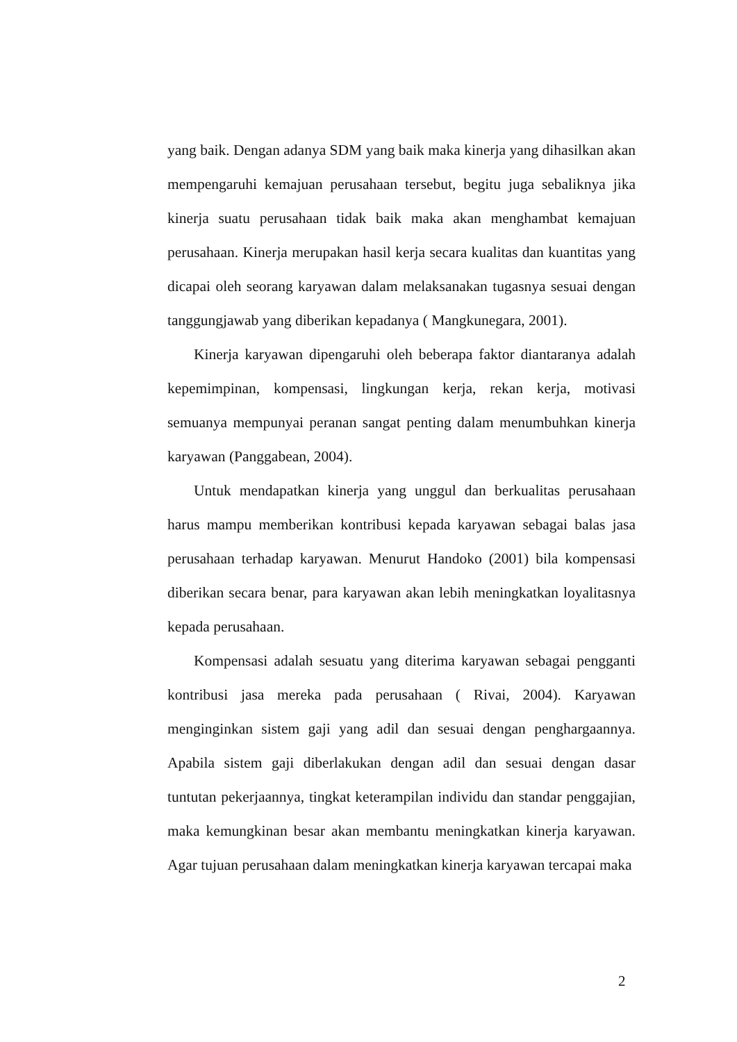yang baik. Dengan adanya SDM yang baik maka kinerja yang dihasilkan akan mempengaruhi kemajuan perusahaan tersebut, begitu juga sebaliknya jika kinerja suatu perusahaan tidak baik maka akan menghambat kemajuan perusahaan. Kinerja merupakan hasil kerja secara kualitas dan kuantitas yang dicapai oleh seorang karyawan dalam melaksanakan tugasnya sesuai dengan tanggungjawab yang diberikan kepadanya ( Mangkunegara, 2001).
Kinerja karyawan dipengaruhi oleh beberapa faktor diantaranya adalah kepemimpinan, kompensasi, lingkungan kerja, rekan kerja, motivasi semuanya mempunyai peranan sangat penting dalam menumbuhkan kinerja karyawan (Panggabean, 2004).
Untuk mendapatkan kinerja yang unggul dan berkualitas perusahaan harus mampu memberikan kontribusi kepada karyawan sebagai balas jasa perusahaan terhadap karyawan. Menurut Handoko (2001) bila kompensasi diberikan secara benar, para karyawan akan lebih meningkatkan loyalitasnya kepada perusahaan.
Kompensasi adalah sesuatu yang diterima karyawan sebagai pengganti kontribusi jasa mereka pada perusahaan ( Rivai, 2004). Karyawan menginginkan sistem gaji yang adil dan sesuai dengan penghargaannya. Apabila sistem gaji diberlakukan dengan adil dan sesuai dengan dasar tuntutan pekerjaannya, tingkat keterampilan individu dan standar penggajian, maka kemungkinan besar akan membantu meningkatkan kinerja karyawan. Agar tujuan perusahaan dalam meningkatkan kinerja karyawan tercapai maka
2